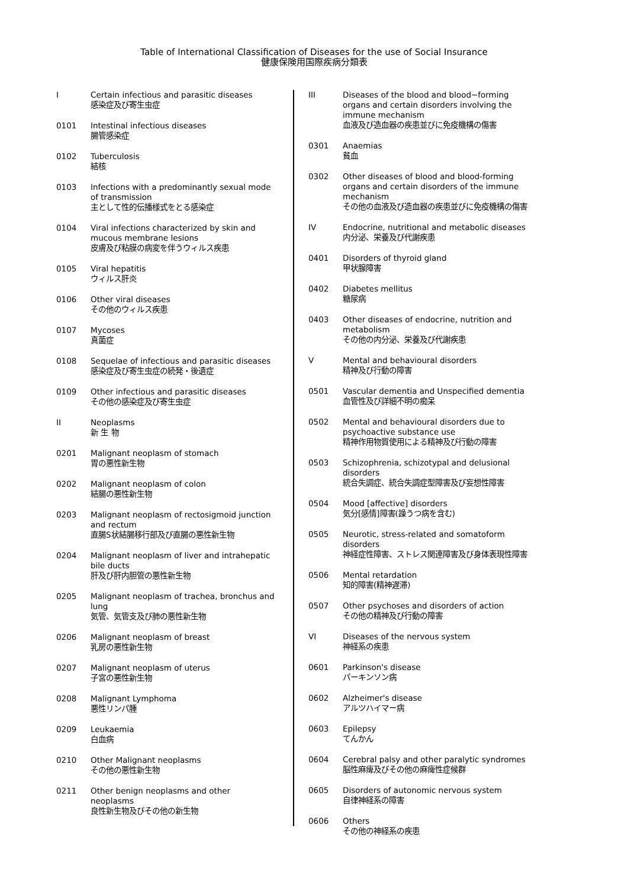Table of International Classification of Diseases for the use of Social Insurance
健康保険用国際疾病分類表
I Certain infectious and parasitic diseases
感染症及び寄生虫症
0101 Intestinal infectious diseases
腸管感染症
0102 Tuberculosis
結核
0103 Infections with a predominantly sexual mode of transmission
主として性的伝播様式をとる感染症
0104 Viral infections characterized by skin and mucous membrane lesions
皮膚及び粘膜の病変を伴うウィルス疾患
0105 Viral hepatitis
ウィルス肝炎
0106 Other viral diseases
その他のウィルス疾患
0107 Mycoses
真菌症
0108 Sequelae of infectious and parasitic diseases
感染症及び寄生虫症の続発・後遺症
0109 Other infectious and parasitic diseases
その他の感染症及び寄生虫症
II Neoplasms
新 生 物
0201 Malignant neoplasm of stomach
胃の悪性新生物
0202 Malignant neoplasm of colon
結腸の悪性新生物
0203 Malignant neoplasm of rectosigmoid junction and rectum
直腸S状結腸移行部及び直腸の悪性新生物
0204 Malignant neoplasm of liver and intrahepatic bile ducts
肝及び肝内胆管の悪性新生物
0205 Malignant neoplasm of trachea, bronchus and lung
気管、気管支及び肺の悪性新生物
0206 Malignant neoplasm of breast
乳房の悪性新生物
0207 Malignant neoplasm of uterus
子宮の悪性新生物
0208 Malignant Lymphoma
悪性リンパ腫
0209 Leukaemia
白血病
0210 Other Malignant neoplasms
その他の悪性新生物
0211 Other benign neoplasms and other neoplasms
良性新生物及びその他の新生物
III Diseases of the blood and blood−forming organs and certain disorders involving the immune mechanism
血液及び造血器の疾患並びに免疫機構の傷害
0301 Anaemias
貧血
0302 Other diseases of blood and blood-forming organs and certain disorders of the immune mechanism
その他の血液及び造血器の疾患並びに免疫機構の傷害
IV Endocrine, nutritional and metabolic diseases
内分泌、栄養及び代謝疾患
0401 Disorders of thyroid gland
甲状腺障害
0402 Diabetes mellitus
糖尿病
0403 Other diseases of endocrine, nutrition and metabolism
その他の内分泌、栄養及び代謝疾患
V Mental and behavioural disorders
精神及び行動の障害
0501 Vascular dementia and Unspecified dementia
血管性及び詳細不明の痴呆
0502 Mental and behavioural disorders due to psychoactive substance use
精神作用物質使用による精神及び行動の障害
0503 Schizophrenia, schizotypal and delusional disorders
統合失調症、統合失調症型障害及び妄想性障害
0504 Mood [affective] disorders
気分[感情]障害(躁うつ病を含む)
0505 Neurotic, stress-related and somatoform disorders
神経症性障害、ストレス関連障害及び身体表現性障害
0506 Mental retardation
知的障害(精神遅滞)
0507 Other psychoses and disorders of action
その他の精神及び行動の障害
VI Diseases of the nervous system
神経系の疾患
0601 Parkinson's disease
パーキンソン病
0602 Alzheimer's disease
アルツハイマー病
0603 Epilepsy
てんかん
0604 Cerebral palsy and other paralytic syndromes
脳性麻痺及びその他の麻痺性症候群
0605 Disorders of autonomic nervous system
自律神経系の障害
0606 Others
その他の神経系の疾患